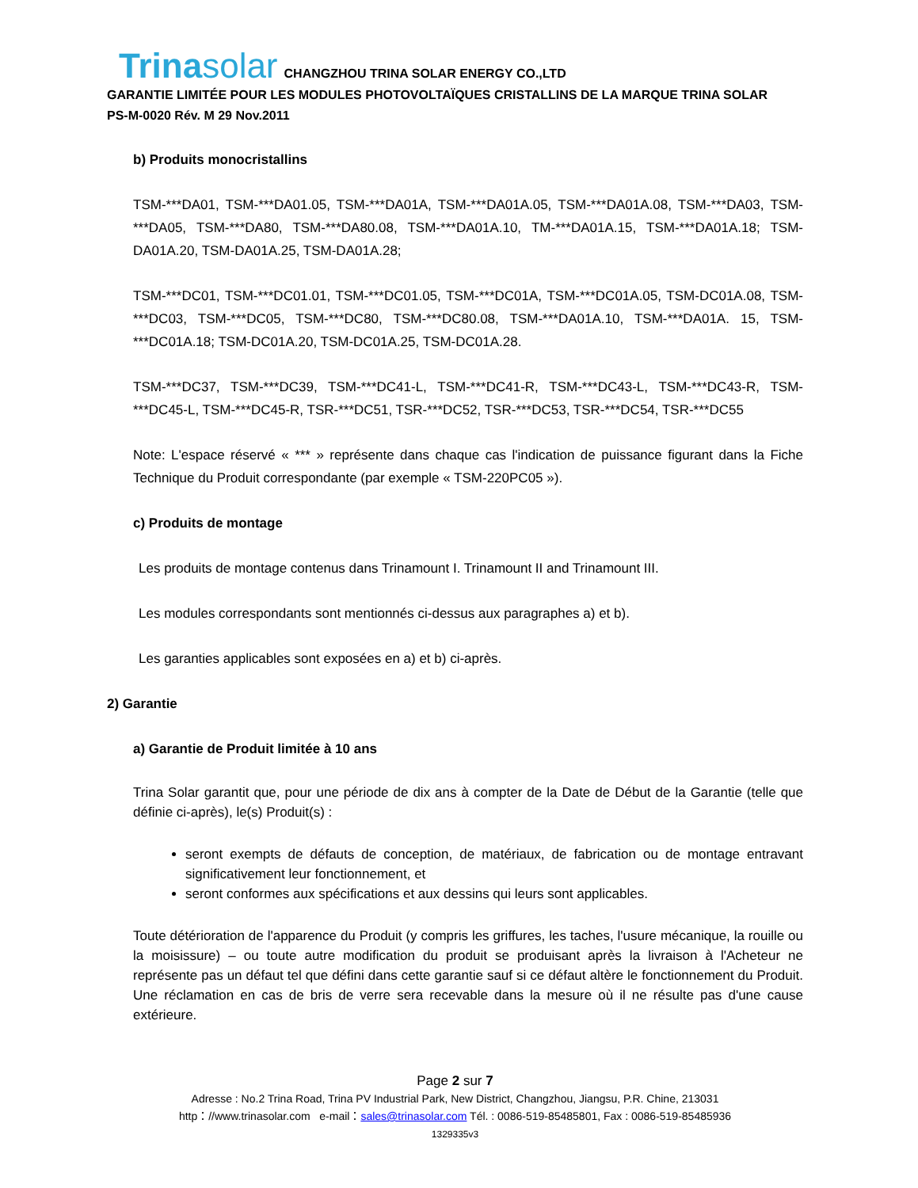Trinasolar CHANGZHOU TRINA SOLAR ENERGY CO.,LTD
GARANTIE LIMITÉE POUR LES MODULES PHOTOVOLTAÏQUES CRISTALLINS DE LA MARQUE TRINA SOLAR
PS-M-0020 Rév. M 29 Nov.2011
b) Produits monocristallins
TSM-***DA01, TSM-***DA01.05, TSM-***DA01A, TSM-***DA01A.05, TSM-***DA01A.08, TSM-***DA03, TSM-***DA05, TSM-***DA80, TSM-***DA80.08, TSM-***DA01A.10, TM-***DA01A.15, TSM-***DA01A.18; TSM-DA01A.20, TSM-DA01A.25, TSM-DA01A.28;
TSM-***DC01, TSM-***DC01.01, TSM-***DC01.05, TSM-***DC01A, TSM-***DC01A.05, TSM-DC01A.08, TSM-***DC03, TSM-***DC05, TSM-***DC80, TSM-***DC80.08, TSM-***DA01A.10, TSM-***DA01A. 15, TSM-***DC01A.18; TSM-DC01A.20, TSM-DC01A.25, TSM-DC01A.28.
TSM-***DC37, TSM-***DC39, TSM-***DC41-L, TSM-***DC41-R, TSM-***DC43-L, TSM-***DC43-R, TSM-***DC45-L, TSM-***DC45-R, TSR-***DC51, TSR-***DC52, TSR-***DC53, TSR-***DC54, TSR-***DC55
Note: L'espace réservé « *** » représente dans chaque cas l'indication de puissance figurant dans la Fiche Technique du Produit correspondante (par exemple « TSM-220PC05 »).
c) Produits de montage
Les produits de montage contenus dans Trinamount I. Trinamount II and Trinamount III.
Les modules correspondants sont mentionnés ci-dessus aux paragraphes a) et b).
Les garanties applicables sont exposées en a) et b) ci-après.
2) Garantie
a) Garantie de Produit limitée à 10 ans
Trina Solar garantit que, pour une période de dix ans à compter de la Date de Début de la Garantie (telle que définie ci-après), le(s) Produit(s) :
seront exempts de défauts de conception, de matériaux, de fabrication ou de montage entravant significativement leur fonctionnement, et
seront conformes aux spécifications et aux dessins qui leurs sont applicables.
Toute détérioration de l'apparence du Produit (y compris les griffures, les taches, l'usure mécanique, la rouille ou la moisissure) – ou toute autre modification du produit se produisant après la livraison à l'Acheteur ne représente pas un défaut tel que défini dans cette garantie sauf si ce défaut altère le fonctionnement du Produit. Une réclamation en cas de bris de verre sera recevable dans la mesure où il ne résulte pas d'une cause extérieure.
Page 2 sur 7
Adresse : No.2 Trina Road, Trina PV Industrial Park, New District, Changzhou, Jiangsu, P.R. Chine, 213031
http：//www.trinasolar.com e-mail：sales@trinasolar.com Tél. : 0086-519-85485801, Fax : 0086-519-85485936
1329335v3